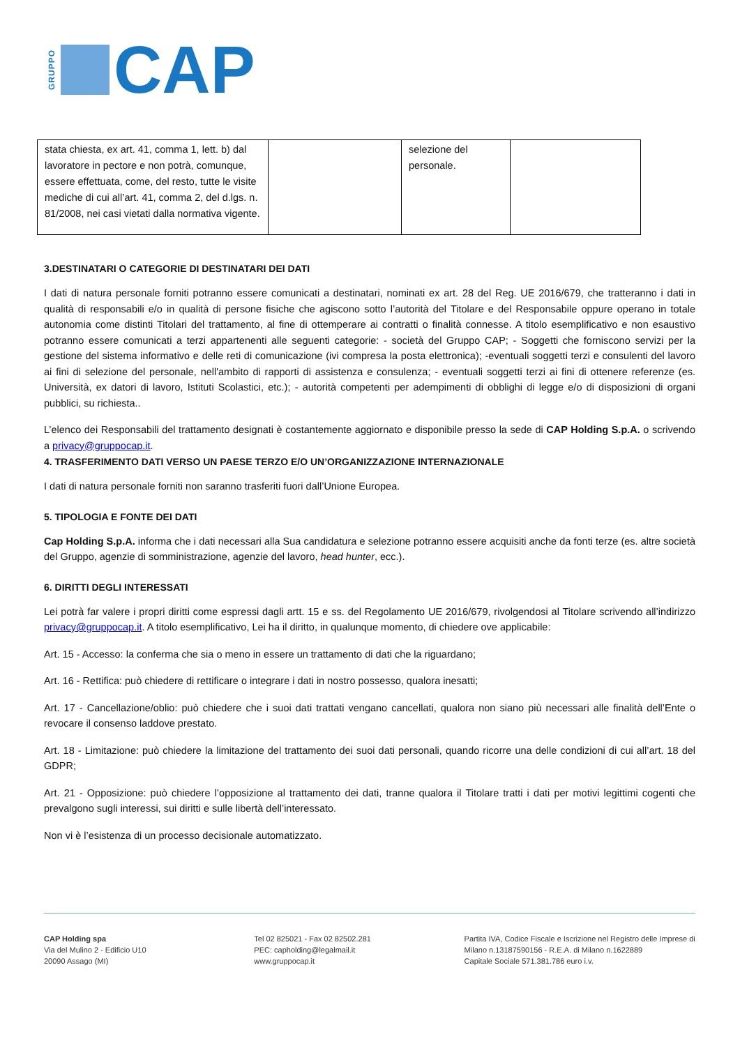GRUPPO CAP
| stata chiesta, ex art. 41, comma 1, lett. b) dal lavoratore in pectore e non potrà, comunque, essere effettuata, come, del resto, tutte le visite mediche di cui all’art. 41, comma 2, del d.lgs. n. 81/2008, nei casi vietati dalla normativa vigente. | | selezione del personale. | |
3.DESTINATARI O CATEGORIE DI DESTINATARI DEI DATI
I dati di natura personale forniti potranno essere comunicati a destinatari, nominati ex art. 28 del Reg. UE 2016/679, che tratteranno i dati in qualità di responsabili e/o in qualità di persone fisiche che agiscono sotto l’autorità del Titolare e del Responsabile oppure operano in totale autonomia come distinti Titolari del trattamento, al fine di ottemperare ai contratti o finalità connesse. A titolo esemplificativo e non esaustivo potranno essere comunicati a terzi appartenenti alle seguenti categorie: - società del Gruppo CAP; - Soggetti che forniscono servizi per la gestione del sistema informativo e delle reti di comunicazione (ivi compresa la posta elettronica); -eventuali soggetti terzi e consulenti del lavoro ai fini di selezione del personale, nell'ambito di rapporti di assistenza e consulenza; - eventuali soggetti terzi ai fini di ottenere referenze (es. Università, ex datori di lavoro, Istituti Scolastici, etc.); - autorità competenti per adempimenti di obblighi di legge e/o di disposizioni di organi pubblici, su richiesta..
L’elenco dei Responsabili del trattamento designati è costantemente aggiornato e disponibile presso la sede di CAP Holding S.p.A. o scrivendo a privacy@gruppocap.it.
4. TRASFERIMENTO DATI VERSO UN PAESE TERZO E/O UN’ORGANIZZAZIONE INTERNAZIONALE
I dati di natura personale forniti non saranno trasferiti fuori dall’Unione Europea.
5. TIPOLOGIA E FONTE DEI DATI
Cap Holding S.p.A. informa che i dati necessari alla Sua candidatura e selezione potranno essere acquisiti anche da fonti terze (es. altre società del Gruppo, agenzie di somministrazione, agenzie del lavoro, head hunter, ecc.).
6. DIRITTI DEGLI INTERESSATI
Lei potrà far valere i propri diritti come espressi dagli artt. 15 e ss. del Regolamento UE 2016/679, rivolgendosi al Titolare scrivendo all’indirizzo privacy@gruppocap.it. A titolo esemplificativo, Lei ha il diritto, in qualunque momento, di chiedere ove applicabile:
Art. 15 - Accesso: la conferma che sia o meno in essere un trattamento di dati che la riguardano;
Art. 16 - Rettifica: può chiedere di rettificare o integrare i dati in nostro possesso, qualora inesatti;
Art. 17 - Cancellazione/oblio: può chiedere che i suoi dati trattati vengano cancellati, qualora non siano più necessari alle finalità dell’Ente o revocare il consenso laddove prestato.
Art. 18 - Limitazione: può chiedere la limitazione del trattamento dei suoi dati personali, quando ricorre una delle condizioni di cui all’art. 18 del GDPR;
Art. 21 - Opposizione: può chiedere l’opposizione al trattamento dei dati, tranne qualora il Titolare tratti i dati per motivi legittimi cogenti che prevalgono sugli interessi, sui diritti e sulle libertà dell’interessato.
Non vi è l’esistenza di un processo decisionale automatizzato.
CAP Holding spa
Via del Mulino 2 - Edificio U10
20090 Assago (MI)
Tel 02 825021 - Fax 02 82502.281
PEC: capholding@legalmail.it
www.gruppocap.it
Partita IVA, Codice Fiscale e Iscrizione nel Registro delle Imprese di Milano n.13187590156 - R.E.A. di Milano n.1622889
Capitale Sociale 571.381.786 euro i.v.